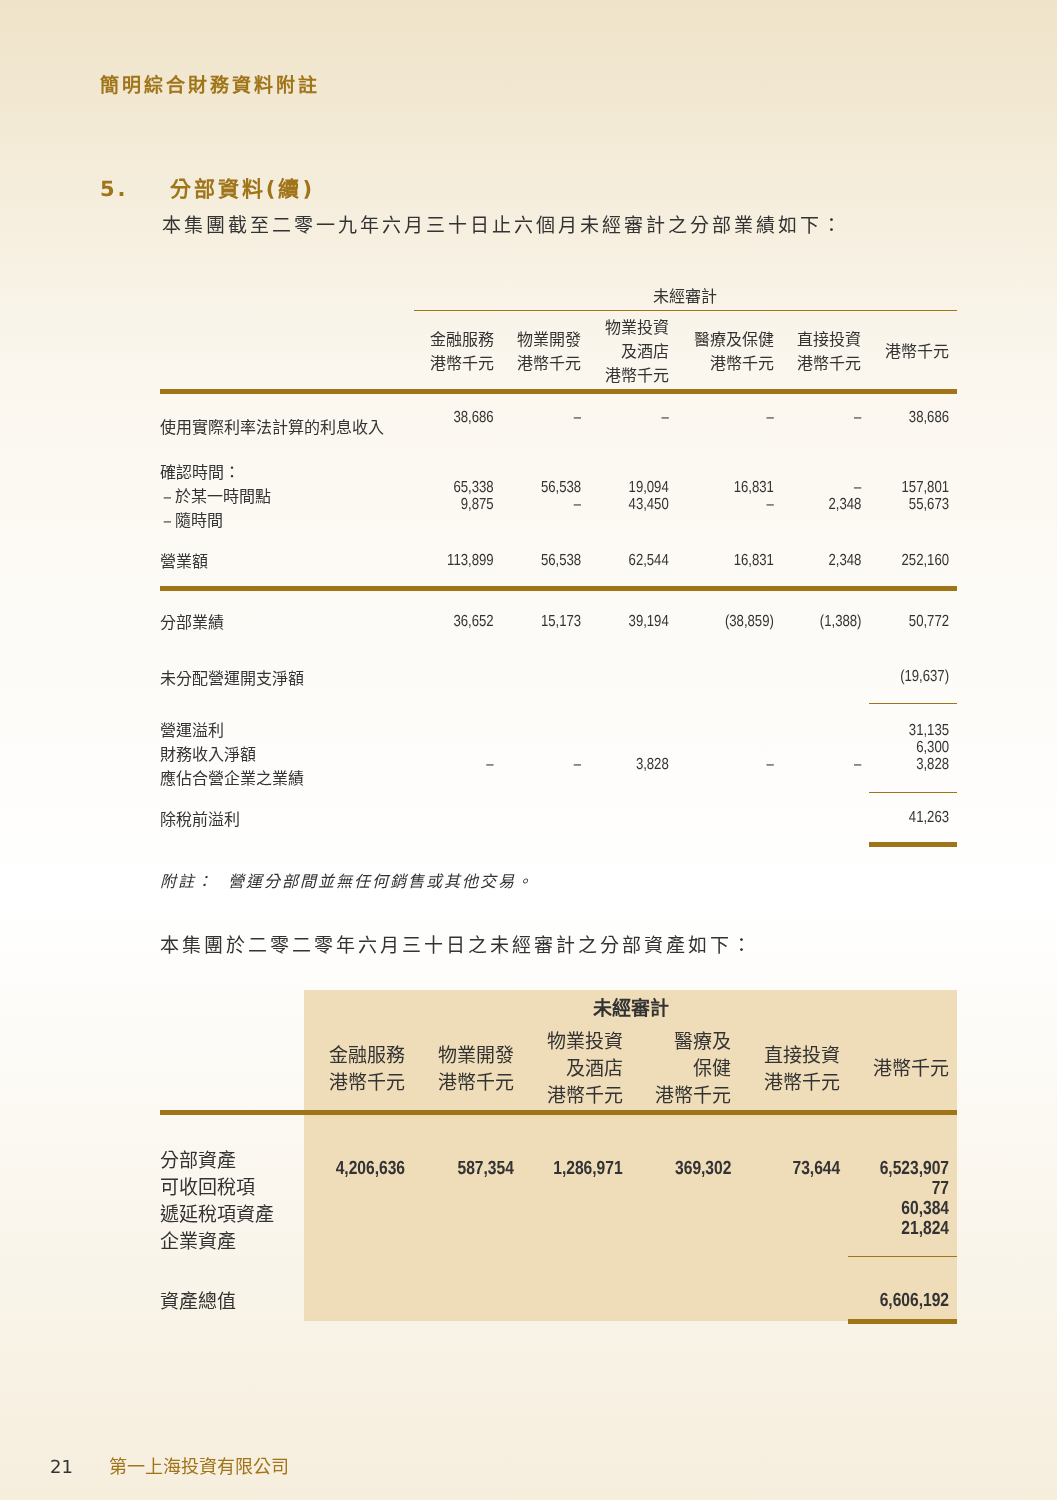簡明綜合財務資料附註
5. 分部資料(續)
本集團截至二零一九年六月三十日止六個月未經審計之分部業績如下：
| | 未經審計 | | | | | |
| --- | --- | --- | --- | --- | --- | --- |
| | 金融服務 港幣千元 | 物業開發 港幣千元 | 物業投資 及酒店 港幣千元 | 醫療及保健 港幣千元 | 直接投資 港幣千元 | 港幣千元 |
| 使用實際利率法計算的利息收入 | 38,686 | – | – | – | – | 38,686 |
| 確認時間： – 於某一時間點 – 隨時間 | 65,338 9,875 | 56,538 – | 19,094 43,450 | 16,831 – | – 2,348 | 157,801 55,673 |
| 營業額 | 113,899 | 56,538 | 62,544 | 16,831 | 2,348 | 252,160 |
| 分部業績 | 36,652 | 15,173 | 39,194 | (38,859) | (1,388) | 50,772 |
| 未分配營運開支淨額 | | | | | | (19,637) |
| 營運溢利 財務收入淨額 應佔合營企業之業績 | – | – | 3,828 | – | – | 31,135 6,300 3,828 |
| 除稅前溢利 | | | | | | 41,263 |
附註： 營運分部間並無任何銷售或其他交易。
本集團於二零二零年六月三十日之未經審計之分部資產如下：
| | 未經審計 | | | | | |
| --- | --- | --- | --- | --- | --- | --- |
| | 金融服務 港幣千元 | 物業開發 港幣千元 | 物業投資 及酒店 港幣千元 | 醫療及 保健 港幣千元 | 直接投資 港幣千元 | 港幣千元 |
| 分部資產 可收回稅項 遞延稅項資產 企業資產 | 4,206,636 | 587,354 | 1,286,971 | 369,302 | 73,644 | 6,523,907 77 60,384 21,824 |
| 資產總值 | | | | | | 6,606,192 |
21 第一上海投資有限公司